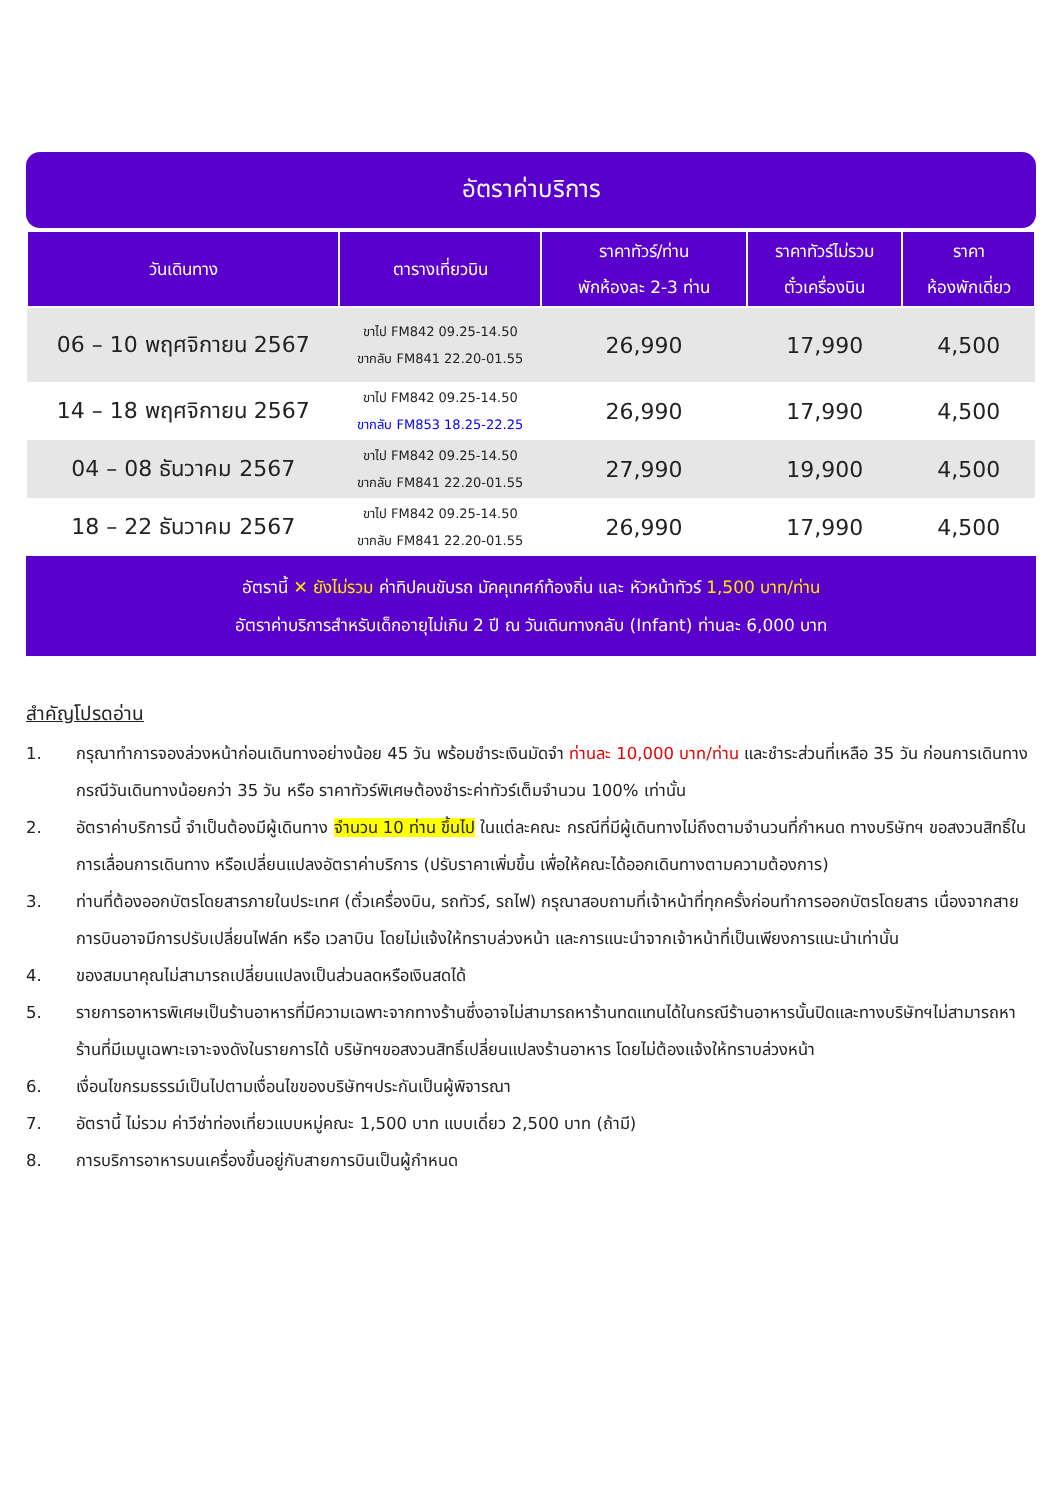อัตราค่าบริการ
| วันเดินทาง | ตารางเที่ยวบิน | ราคาทัวร์/ท่าน พักห้องละ 2-3 ท่าน | ราคาทัวร์ไม่รวม ตั๋วเครื่องบิน | ราคา ห้องพักเดี่ยว |
| --- | --- | --- | --- | --- |
| 06 – 10 พฤศจิกายน 2567 | ขาไป FM842 09.25-14.50 ขากลับ FM841 22.20-01.55 | 26,990 | 17,990 | 4,500 |
| 14 – 18 พฤศจิกายน 2567 | ขาไป FM842 09.25-14.50 ขากลับ FM853 18.25-22.25 | 26,990 | 17,990 | 4,500 |
| 04 – 08 ธันวาคม 2567 | ขาไป FM842 09.25-14.50 ขากลับ FM841 22.20-01.55 | 27,990 | 19,900 | 4,500 |
| 18 – 22 ธันวาคม 2567 | ขาไป FM842 09.25-14.50 ขากลับ FM841 22.20-01.55 | 26,990 | 17,990 | 4,500 |
อัตรานี้ ✕ ยังไม่รวม ค่าทิปคนขับรถ มัคคุเทศก์ท้องถิ่น และ หัวหน้าทัวร์ 1,500 บาท/ท่าน
อัตราค่าบริการสำหรับเด็กอายุไม่เกิน 2 ปี ณ วันเดินทางกลับ (Infant) ท่านละ 6,000 บาท
สำคัญโปรดอ่าน
1. กรุณาทำการจองล่วงหน้าก่อนเดินทางอย่างน้อย 45 วัน พร้อมชำระเงินมัดจำ ท่านละ 10,000 บาท/ท่าน และชำระส่วนที่เหลือ 35 วัน ก่อนการเดินทาง กรณีวันเดินทางน้อยกว่า 35 วัน หรือ ราคาทัวร์พิเศษต้องชำระค่าทัวร์เต็มจำนวน 100% เท่านั้น
2. อัตราค่าบริการนี้ จำเป็นต้องมีผู้เดินทาง จำนวน 10 ท่าน ขึ้นไป ในแต่ละคณะ กรณีที่มีผู้เดินทางไม่ถึงตามจำนวนที่กำหนด ทางบริษัทฯ ขอสงวนสิทธิ์ในการเลื่อนการเดินทาง หรือเปลี่ยนแปลงอัตราค่าบริการ (ปรับราคาเพิ่มขึ้น เพื่อให้คณะได้ออกเดินทางตามความต้องการ)
3. ท่านที่ต้องออกบัตรโดยสารภายในประเทศ (ตั๋วเครื่องบิน, รถทัวร์, รถไฟ) กรุณาสอบถามที่เจ้าหน้าที่ทุกครั้งก่อนทำการออกบัตรโดยสาร เนื่องจากสายการบินอาจมีการปรับเปลี่ยนไฟล์ท หรือ เวลาบิน โดยไม่แจ้งให้ทราบล่วงหน้า และการแนะนำจากเจ้าหน้าที่เป็นเพียงการแนะนำเท่านั้น
4. ของสมนาคุณไม่สามารถเปลี่ยนแปลงเป็นส่วนลดหรือเงินสดได้
5. รายการอาหารพิเศษเป็นร้านอาหารที่มีความเฉพาะจากทางร้านซึ่งอาจไม่สามารถหาร้านทดแทนได้ในกรณีร้านอาหารนั้นปิดและทางบริษัทฯไม่สามารถหาร้านที่มีเมนูเฉพาะเจาะจงดังในรายการได้ บริษัทฯขอสงวนสิทธิ์เปลี่ยนแปลงร้านอาหาร โดยไม่ต้องแจ้งให้ทราบล่วงหน้า
6. เงื่อนไขกรมธรรม์เป็นไปตามเงื่อนไขของบริษัทฯประกันเป็นผู้พิจารณา
7. อัตรานี้ ไม่รวม ค่าวีซ่าท่องเที่ยวแบบหมู่คณะ 1,500 บาท แบบเดี่ยว 2,500 บาท (ถ้ามี)
8. การบริการอาหารบนเครื่องขึ้นอยู่กับสายการบินเป็นผู้กำหนด